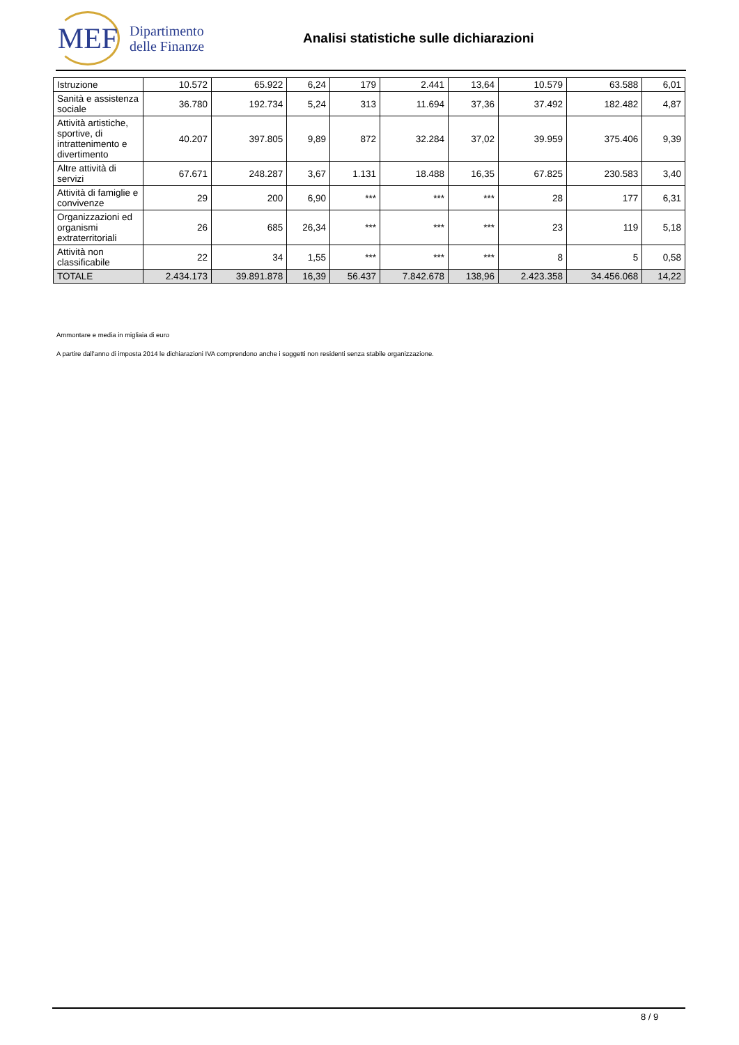MEF
Dipartimento
delle Finanze
Analisi statistiche sulle dichiarazioni
| Istruzione | 10.572 | 65.922 | 6,24 | 179 | 2.441 | 13,64 | 10.579 | 63.588 | 6,01 |
| Sanità e assistenza sociale | 36.780 | 192.734 | 5,24 | 313 | 11.694 | 37,36 | 37.492 | 182.482 | 4,87 |
| Attività artistiche, sportive, di intrattenimento e divertimento | 40.207 | 397.805 | 9,89 | 872 | 32.284 | 37,02 | 39.959 | 375.406 | 9,39 |
| Altre attività di servizi | 67.671 | 248.287 | 3,67 | 1.131 | 18.488 | 16,35 | 67.825 | 230.583 | 3,40 |
| Attività di famiglie e convivenze | 29 | 200 | 6,90 | *** | *** | *** | 28 | 177 | 6,31 |
| Organizzazioni ed organismi extraterritoriali | 26 | 685 | 26,34 | *** | *** | *** | 23 | 119 | 5,18 |
| Attività non classificabile | 22 | 34 | 1,55 | *** | *** | *** | 8 | 5 | 0,58 |
| TOTALE | 2.434.173 | 39.891.878 | 16,39 | 56.437 | 7.842.678 | 138,96 | 2.423.358 | 34.456.068 | 14,22 |
Ammontare e media in migliaia di euro
A partire dall'anno di imposta 2014 le dichiarazioni IVA comprendono anche i soggetti non residenti senza stabile organizzazione.
8 / 9